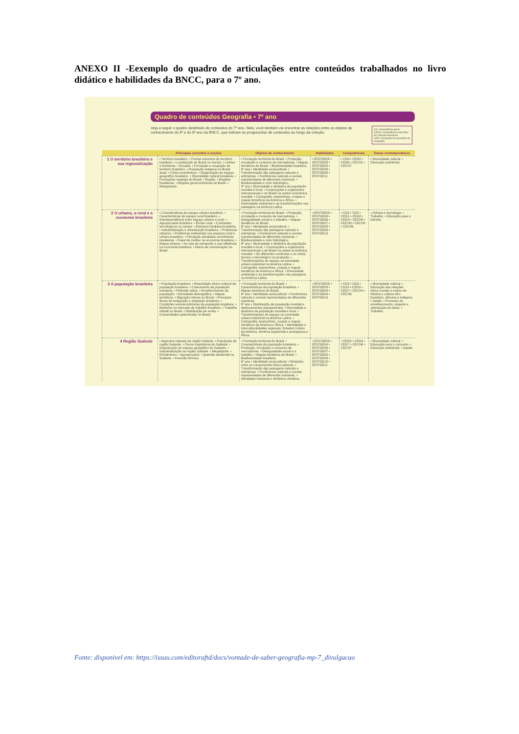ANEXO II -Eexemplo do quadro de articulações entre conteúdos trabalhados no livro didático e habilidades da BNCC, para o 7º ano.
Quadro de conteúdos Geografia • 7º ano
Veja a seguir o quadro detalhado de conteúdos do 7º ano. Nele, você também vai encontrar as relações entre os objetos de conhecimento do 6º e do 8º ano da BNCC, que indicam as progressões de conteúdos ao longo da coleção.
CG: Competência geral
CECH: Competência específica de Ciências Humanas
CEG: Competência específica de Geografia
| | Principais conceitos e noções | Objetos de conhecimento | Habilidades | Competências | Temas contemporâneos |
| --- | --- | --- | --- | --- | --- |
| 1 O território brasileiro e sua regionalização | • Território brasileiro. • Pontos extremos do território brasileiro. • Localização do Brasil no mundo. • Limites e fronteiras. • Escalas. • Formação e ocupação do território brasileiro. • População indígena no Brasil atual. • Ciclos econômicos. • Organização do espaço geográfico brasileiro. • Diversidade natural brasileira. • Formações vegetais do Brasil. • Região. • Regiões brasileiras. • Regiões geoeconômicas do Brasil. • Manguezais. | • Formação territorial do Brasil. • Produção, circulação e consumo de mercadorias. • Mapas temáticos do Brasil. • Biodiversidade brasileira. 6º ano • Identidade sociocultural. • Transformação das paisagens naturais e antrópicas. • Fenômenos naturais e sociais representados de diferentes maneiras. • Biodiversidade e ciclo hidrológico. 8º ano • Diversidade e dinâmica da população mundial e local. • Corporações e organismos internacionais e do Brasil na ordem econômica mundial. • Cartografia: anamorfose, croquis e mapas temáticos da América e África. • Diversidade ambiental e as transformações nas paisagens na América Latina. | • EF07GE02 • EF07GE03 • EF07GE05 • EF07GE06 • EF07GE09 • EF07GE11 | • CG9 • CEG2 • CEG6 • CECH1 • CECH7 | • Diversidade cultural. • Educação ambiental. |
| 2 O urbano, o rural e a economia brasileira | • Características do espaço urbano brasileiro. • Características do espaço rural brasileiro. • Interdependência entre espaço urbano e rural. • Agropecuária brasileira. • Êxodo rural. • Contrastes tecnológicos no campo. • Estrutura fundiária brasileira. • Industrialização e urbanização brasileira. • Problemas urbanos. • Problemas ambientais nos espaços rural e urbano brasileiro. • Principais atividades econômicas brasileiras. • Papel da mulher na economia brasileira. • Mapas síntese. • As vias de transporte e sua influência na economia brasileira. • Meios de comunicação no Brasil. | • Formação territorial do Brasil. • Produção, circulação e consumo de mercadorias. • Desigualdade social e o trabalho. • Mapas temáticos do Brasil. 6º ano • Identidade sociocultural. • Transformação das paisagens naturais e antrópicas. • Fenômenos naturais e sociais representados de diferentes maneiras. • Biodiversidade e ciclo hidrológico. 8º ano • Diversidade e dinâmica da população mundial e local. • Corporações e organismos internacionais e do Brasil na ordem econômica mundial. • Os diferentes contextos e os meios técnico e tecnológico na produção. • Transformações do espaço na sociedade urbano-industrial na América Latina. • Cartografia: anamorfose, croquis e mapas temáticos da América e África. • Diversidade ambiental e as transformações nas paisagens na América Latina. | • EF07GE02 • EF07GE03 • EF07GE06 • EF07GE07 • EF07GE08 • EF07GE09 • EF07GE10 | • CG2 • CG5 • CEG1 • CEG2 • CEG3 • CECH2 • CECH3 • CECH5 • CECH6 | • Ciência e tecnologia. • Trabalho. • Educação para o trânsito. |
| 3 A população brasileira | • População brasileira. • Diversidade étnico-cultural da população brasileira. • Crescimento da população brasileira. • Pirâmide etária. • Envelhecimento da população. • Densidade demográfica. • Mapas temáticos. • Migração interna no Brasil. • Principais fluxos de emigração e imigração brasileira. • Condições socioeconômicas da população brasileira. • Mulheres no mercado de trabalho brasileiro. • Trabalho infantil no Brasil. • Distribuição de renda. • Comunidades quilombolas no Brasil. | • Formação territorial do Brasil. • Características da população brasileira. • Mapas temáticos do Brasil. 6º ano • Identidade sociocultural. • Fenômenos naturais e sociais representados de diferentes maneiras. 8º ano • Distribuição da população mundial e deslocamentos populacionais. • Diversidade e dinâmica da população mundial e local. • Transformações do espaço na sociedade urbano-industrial na América Latina. • Cartografia: anamorfose, croquis e mapas temáticos da América e África. • Identidades e interculturalidades regionais: Estados Unidos da América, América espanhola e portuguesa e África. | • EF07GE02 • EF07GE03 • EF07GE04 • EF07GE09 • EF07GE10 | • CG3 • CG9 • CG10 • CEG3 • CEG7 • CECH4 • CECH6 | • Diversidade cultural. • Educação das relações étnico-raciais e ensino de história e cultura afro-brasileira, africana e indígena. • Saúde. • Processo de envelhecimento, respeito e valorização do idoso. • Trabalho. |
| 4 Região Sudeste | • Aspectos naturais da região Sudeste. • População da região Sudeste. • Fluxos migratórios do Sudeste. • Organização do espaço geográfico do Sudeste. • Industrialização na região Sudeste. • Megalópole. • Extrativismo. • Agropecuária. • Questão ambiental no Sudeste. • Inversão térmica. | • Formação territorial do Brasil. • Características da população brasileira. • Produção, circulação e consumo de mercadorias. • Desigualdade social e o trabalho. • Mapas temáticos do Brasil. • Biodiversidade brasileira. 6º ano • Identidade sociocultural. • Relações entre os componentes físico-naturais. • Transformação das paisagens naturais e antrópicas. • Fenômenos naturais e sociais representados de diferentes maneiras. • Atividades humanas e dinâmica climática. | • EF07GE02 • EF07GE04 • EF07GE06 • EF07GE07 • EF07GE08 • EF07GE09 • EF07GE10 • EF07GE11 | • CEG3 • CEG4 • CEG7 • CECH6 • CECH7 | • Diversidade cultural. • Educação para o consumo. • Educação ambiental. • Saúde. |
Fonte: disponivel em: https://issuu.com/editoraftd/docs/vontade-de-saber-geografia-mp-7_divulgacao